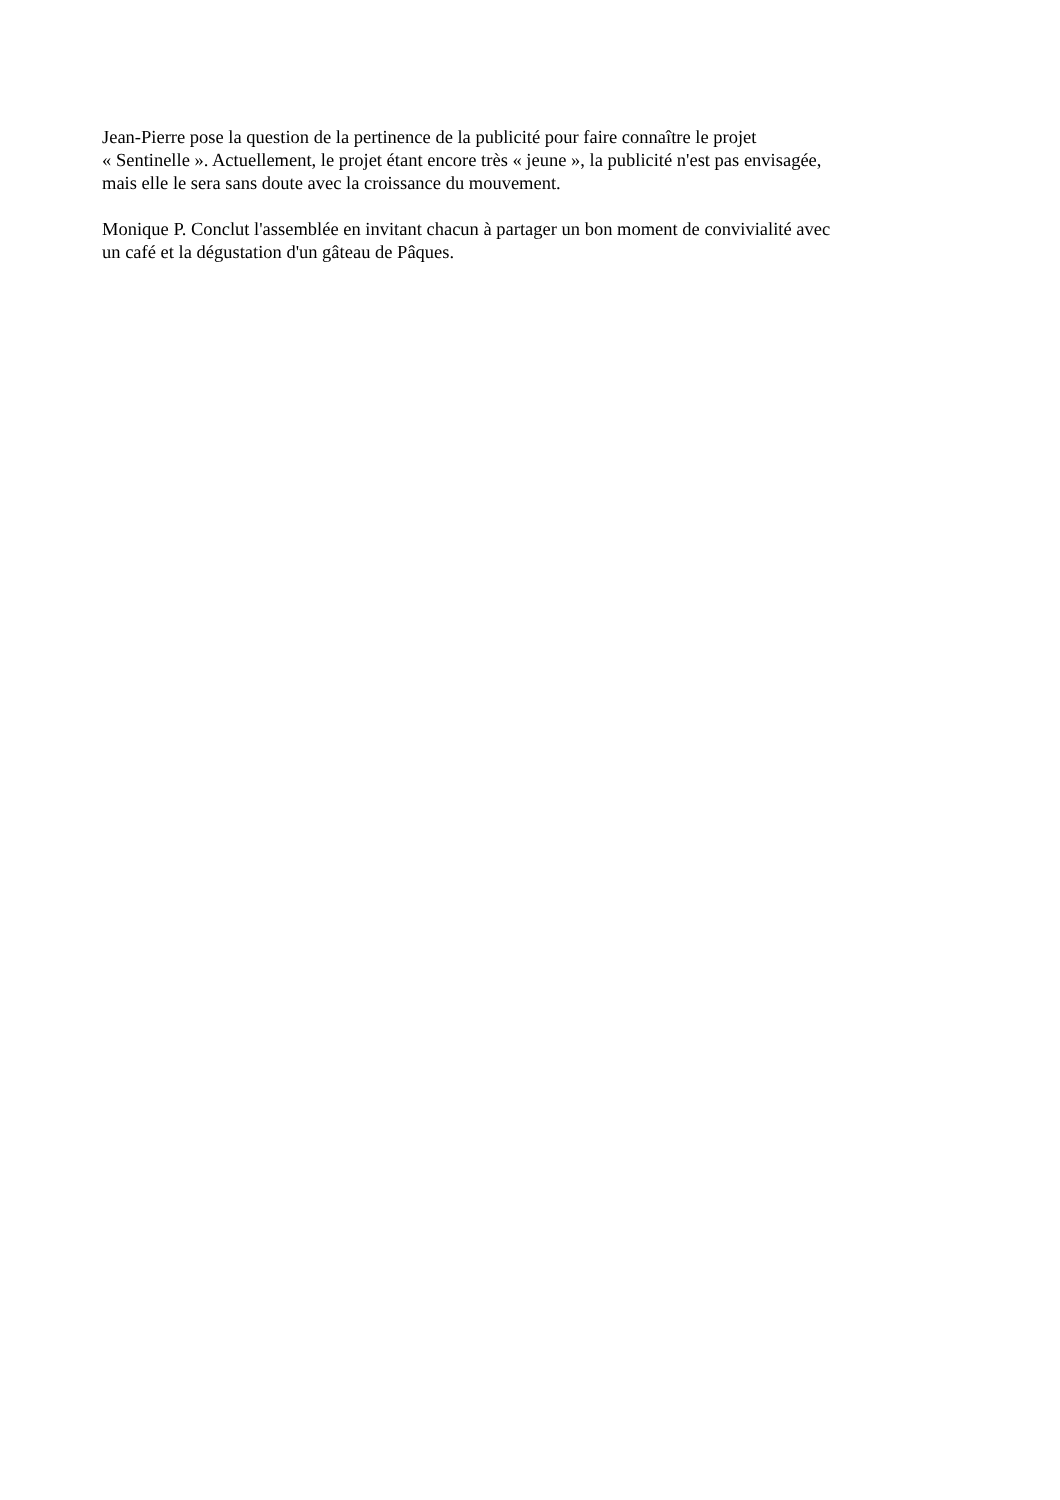Jean-Pierre pose la question de la pertinence de la publicité pour faire connaître le projet
« Sentinelle ». Actuellement, le projet étant encore très « jeune », la publicité n'est pas envisagée,
mais elle le sera sans doute avec la croissance du mouvement.
Monique P. Conclut l'assemblée en invitant chacun à partager un bon moment de convivialité avec
un café et la dégustation d'un gâteau de Pâques.